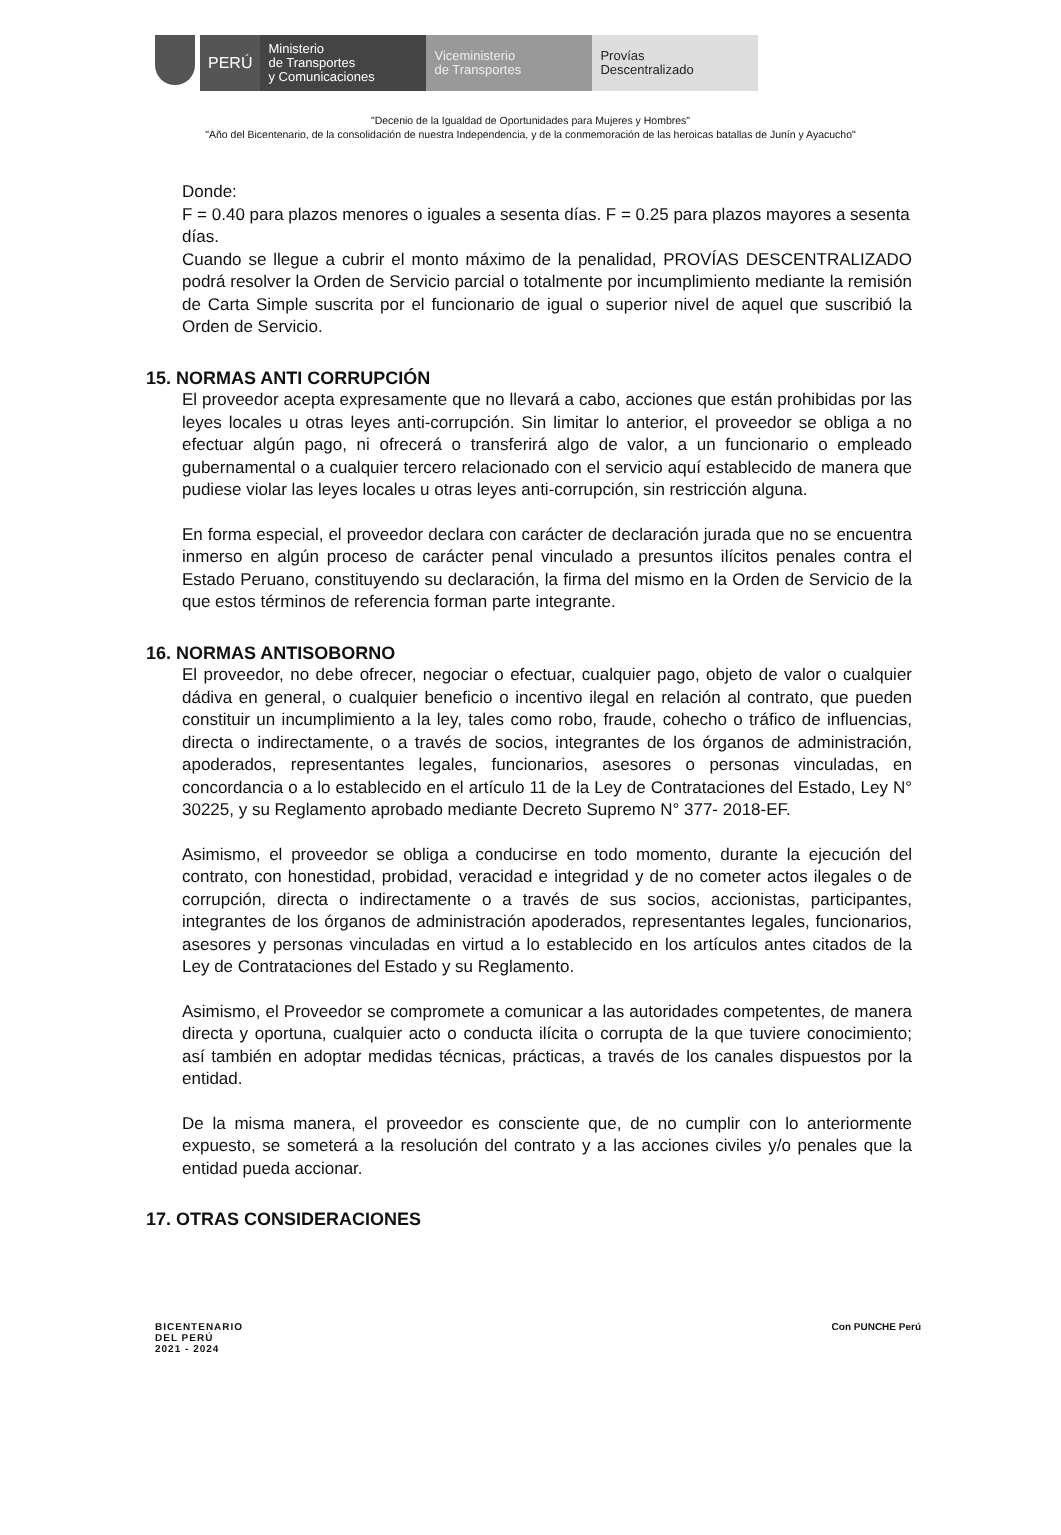PERÚ
Ministerio
de Transportes
y Comunicaciones
Viceministerio
de Transportes
Provías
Descentralizado
"Decenio de la Igualdad de Oportunidades para Mujeres y Hombres"
"Año del Bicentenario, de la consolidación de nuestra Independencia, y de la conmemoración de las heroicas batallas de Junín y Ayacucho"
Donde:
F = 0.40 para plazos menores o iguales a sesenta días. F = 0.25 para plazos mayores a sesenta días.
Cuando se llegue a cubrir el monto máximo de la penalidad, PROVÍAS DESCENTRALIZADO podrá resolver la Orden de Servicio parcial o totalmente por incumplimiento mediante la remisión de Carta Simple suscrita por el funcionario de igual o superior nivel de aquel que suscribió la Orden de Servicio.
15. NORMAS ANTI CORRUPCIÓN
El proveedor acepta expresamente que no llevará a cabo, acciones que están prohibidas por las leyes locales u otras leyes anti-corrupción. Sin limitar lo anterior, el proveedor se obliga a no efectuar algún pago, ni ofrecerá o transferirá algo de valor, a un funcionario o empleado gubernamental o a cualquier tercero relacionado con el servicio aquí establecido de manera que pudiese violar las leyes locales u otras leyes anti-corrupción, sin restricción alguna.
En forma especial, el proveedor declara con carácter de declaración jurada que no se encuentra inmerso en algún proceso de carácter penal vinculado a presuntos ilícitos penales contra el Estado Peruano, constituyendo su declaración, la firma del mismo en la Orden de Servicio de la que estos términos de referencia forman parte integrante.
16. NORMAS ANTISOBORNO
El proveedor, no debe ofrecer, negociar o efectuar, cualquier pago, objeto de valor o cualquier dádiva en general, o cualquier beneficio o incentivo ilegal en relación al contrato, que pueden constituir un incumplimiento a la ley, tales como robo, fraude, cohecho o tráfico de influencias, directa o indirectamente, o a través de socios, integrantes de los órganos de administración, apoderados, representantes legales, funcionarios, asesores o personas vinculadas, en concordancia o a lo establecido en el artículo 11 de la Ley de Contrataciones del Estado, Ley N° 30225, y su Reglamento aprobado mediante Decreto Supremo N° 377- 2018-EF.
Asimismo, el proveedor se obliga a conducirse en todo momento, durante la ejecución del contrato, con honestidad, probidad, veracidad e integridad y de no cometer actos ilegales o de corrupción, directa o indirectamente o a través de sus socios, accionistas, participantes, integrantes de los órganos de administración apoderados, representantes legales, funcionarios, asesores y personas vinculadas en virtud a lo establecido en los artículos antes citados de la Ley de Contrataciones del Estado y su Reglamento.
Asimismo, el Proveedor se compromete a comunicar a las autoridades competentes, de manera directa y oportuna, cualquier acto o conducta ilícita o corrupta de la que tuviere conocimiento; así también en adoptar medidas técnicas, prácticas, a través de los canales dispuestos por la entidad.
De la misma manera, el proveedor es consciente que, de no cumplir con lo anteriormente expuesto, se someterá a la resolución del contrato y a las acciones civiles y/o penales que la entidad pueda accionar.
17. OTRAS CONSIDERACIONES
BICENTENARIO
DEL PERÚ
2021 - 2024
Con PUNCHE Perú